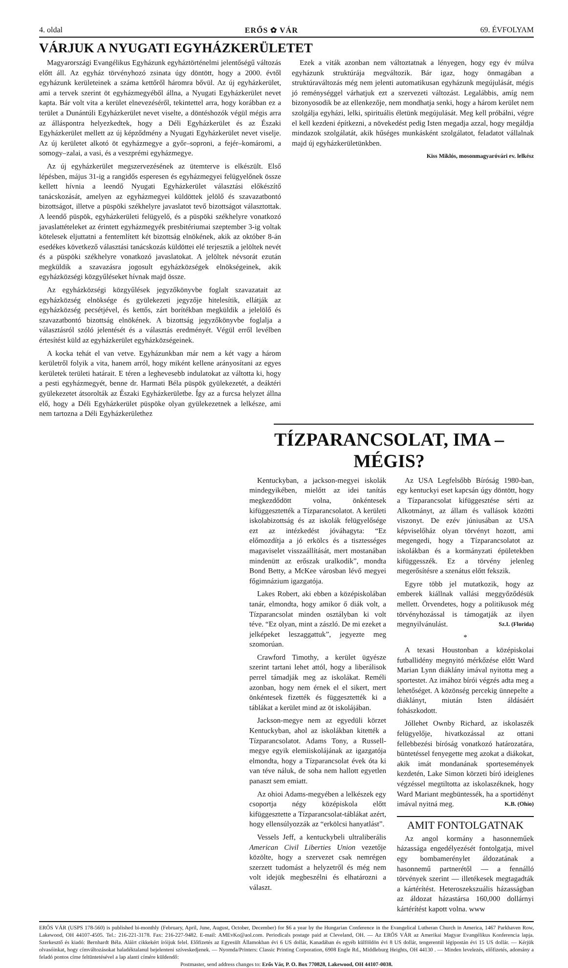4. oldal ERŐS ✿ VÁR 69. ÉVFOLYAM
VÁRJUK A NYUGATI EGYHÁZKERÜLETET
Magyarországi Evangélikus Egyházunk egyháztörténelmi jelentőségű változás előtt áll. Az egyház törvényhozó zsinata úgy döntött, hogy a 2000. évtől egyházunk kerületeinek a száma kettőről háromra bővül. Az új egyházkerület, ami a tervek szerint öt egyházmegyéből állna, a Nyugati Egyházkerület nevet kapta. Bár volt vita a kerület elnevezéséről, tekintettel arra, hogy korábban ez a terület a Dunántúli Egyházkerület nevet viselte, a döntéshozók végül mégis arra az álláspontra helyezkedtek, hogy a Déli Egyházkerület és az Északi Egyházkerület mellett az új képződmény a Nyugati Egyházkerület nevet viselje. Az új kerületet alkotó öt egyházmegye a győr–soproni, a fejér–komáromi, a somogy–zalai, a vasi, és a veszprémi egyházmegye.
Az új egyházkerület megszervezésének az ütemterve is elkészült. Első lépésben, május 31-ig a rangidős esperesen és egyházmegyei felügyelőnek össze kellett hívnia a leendő Nyugati Egyházkerület választási előkészítő tanácskozását, amelyen az egyházmegyei küldöttek jelölő és szavazatbontó bizottságot, illetve a püspöki székhelyre javaslatot tevő bizottságot választottak. A leendő püspök, egyházkerületi felügyelő, és a püspöki székhelyre vonatkozó javaslattételeket az érintett egyházmegyék presbitériumai szeptember 3-ig voltak kötelesek eljuttatni a fentemlített két bizottság elnökének, akik az október 8-án esedékes következő választási tanácskozás küldöttei elé terjesztik a jelöltek nevét és a püspöki székhelyre vonatkozó javaslatokat. A jelöltek névsorát ezután megküldik a szavazásra jogosult egyházközségek elnökségeinek, akik egyházközségi közgyűléseket hívnak majd össze.
Az egyházközségi közgyűlések jegyzőkönyvbe foglalt szavazatait az egyházközség elnöksége és gyülekezeti jegyzője hitelesítik, ellátják az egyházközség pecsétjével, és kettős, zárt borítékban megküldik a jelelölő és szavazatbontó bizottság elnökének. A bizottság jegyzőkönyvbe foglalja a választásról szóló jelentését és a választás eredményét. Végül erről levélben értesítést küld az egyházkerület egyházközségeinek.
A kocka tehát el van vetve. Egyházunkban már nem a két vagy a három kerületről folyik a vita, hanem arról, hogy miként kellene arányosítani az egyes kerületek területi határait. E téren a leghevesebb indulatokat az váltotta ki, hogy a pesti egyházmegyét, benne dr. Harmati Béla püspök gyülekezetét, a deáktéri gyülekezetet átsorolták az Északi Egyházkerületbe. Így az a furcsa helyzet állna elő, hogy a Déli Egyházkerület püspöke olyan gyülekezetnek a lelkésze, ami nem tartozna a Déli Egyházkerülethez
Ezek a viták azonban nem változtatnak a lényegen, hogy egy év múlva egyházunk struktúrája megváltozik. Bár igaz, hogy önmagában a struktúraváltozás még nem jelenti automatikusan egyházunk megújulását, mégis jó reménységgel várhatjuk ezt a szervezeti változást. Legalábbis, amíg nem bizonyosodik be az ellenkezője, nem mondhatja senki, hogy a három kerület nem szolgálja egyházi, lelki, spirituális életünk megújulását. Meg kell próbálni, végre el kell kezdeni építkezni, a növekedést pedig Isten megadja azzal, hogy megáldja mindazok szolgálatát, akik hűséges munkásként szolgálatot, feladatot vállalnak majd új egyházkerületünkben.
Kiss Miklós, mosonmagyaróvári ev. lelkész
TÍZPARANCSOLAT, IMA – MÉGIS?
Kentuckyban, a jackson-megyei iskolák mindegyikében, mielőtt az idei tanítás megkezdődött volna, önkéntesek kifüggesztették a Tízparancsolatot. A kerületi iskolabizottság és az iskolák felügyelősége ezt az intézkedést jóváhagyta: “Ez előmozdítja a jó erkölcs és a tisztességes magaviselet visszaállítását, mert mostanában mindenütt az erőszak uralkodik”, mondta Bond Betty, a McKee városban lévő megyei főgimnázium igazgatója.
Lakes Robert, aki ebben a középiskolában tanár, elmondta, hogy amikor ő diák volt, a Tízparancsolat minden osztályban ki volt téve. “Ez olyan, mint a zászló. De mi ezeket a jelképeket leszaggattuk”, jegyezte meg szomorúan.
Crawford Timothy, a kerület ügyésze szerint tartani lehet attól, hogy a liberálisok perrel támadják meg az iskolákat. Reméli azonban, hogy nem érnek el el sikert, mert önkéntesek fizették és függesztették ki a táblákat a kerület mind az öt iskolájában.
Jackson-megye nem az egyedüli körzet Kentuckyban, ahol az iskolákban kitették a Tízparancsolatot. Adams Tony, a Russell-megye egyik elemiiskolájának az igazgatója elmondta, hogy a Tízparancsolat évek óta ki van téve náluk, de soha nem hallott egyetlen panaszt sem emiatt.
Az ohioi Adams-megyében a lelkészek egy csoportja négy középiskola előtt kifüggesztette a Tízparancsolat-táblákat azért, hogy ellensúlyozzák az “erkölcsi hanyatlást”.
Vessels Jeff, a kentuckybeli ultraliberális American Civil Liberties Union vezetője közölte, hogy a szervezet csak nemrégen szerzett tudomást a helyzetről és még nem volt idejük megbeszélni és elhatározni a választ.
Az USA Legfelsőbb Bíróság 1980-ban, egy kentuckyi eset kapcsán úgy döntött, hogy a Tízparancsolat kifüggesztése sérti az Alkotmányt, az állam és vallások közötti viszonyt. De ezév júniusában az USA képviselőház olyan törvényt hozott, ami megengedi, hogy a Tízparancsolatot az iskolákban és a kormányzati épületekben kifüggesszék. Ez a törvény jelenleg megerősítésre a szenátus előtt fekszik.
Egyre több jel mutatkozik, hogy az emberek kiállnak vallási meggyőződésük mellett. Örvendetes, hogy a politikusok még törvényhozással is támogatják az ilyen megnyilvánulást. Sz.I. (Florida)
*
A texasi Houstonban a középiskolai futballidény megnyitó mérkőzése előtt Ward Marian Lynn diáklány imával nyitotta meg a sportestet. Az imához bírói végzés adta meg a lehetőséget. A közönség percekig ünnepelte a diáklányt, miután Isten áldásáért fohászkodott.
Jóllehet Ownby Richard, az iskolaszék felügyelője, hivatkozással az ottani fellebbezési bíróság vonatkozó határozatára, büntetéssel fenyegette meg azokat a diákokat, akik imát mondanának sportesemények kezdetén, Lake Simon körzeti bíró ideiglenes végzéssel megtiltotta az iskolaszéknek, hogy Ward Mariant megbüntessék, ha a sportidényt imával nyitná meg. K.B. (Ohio)
AMIT FONTOLGATNAK
Az angol kormány a hasonneműek házassága engedélyezését fontolgatja, mivel egy bombamerénylet áldozatának a hasonnemű partnerétől — a fennálló törvények szerint — illetékesek megtagadták a kártérítést. Heteroszekszuális házasságban az áldozat házastársa 160,000 dollárnyi kártérítést kapott volna. www
ERŐS VÁR (USPS 178-560) is published bi-monthly (February, April, June, August, October, December) for $6 a year by the Hungarian Conference in the Evangelical Lutheran Church in America, 1467 Parkhaven Row, Lakewood, OH 44107-4505. Tel.: 216-221-3178. Fax: 216-227-9482. E-mail: AMEvKo@aol.com. Periodicals postage paid at Cleveland, OH. — Az ERŐS VÁR az Amerikai Magyar Evangélikus Konferencia lapja. Szerkesztő és kiadó: Bernhardt Béla. Aláírt cikkekért íróijuk felel. Előfizetés az Egyesült Államokban évi 6 US dollár, Kanadában és egyéb külföldön évi 8 US dollár, tengerentúl légipostán évi 15 US dollár. — Kérjük olvasóinkat, hogy címváltozásokat haladéktalanul bejelenteni szíveskedjenek. — Nyomda/Printers: Classic Printing Corporation, 6908 Engle Rd., Middleburg Heights, OH 44130 . — Minden levelezés, előfizetés, adomány a feladó pontos címe feltüntetésével a lap alanti címére küldendő:
Postmaster, send address changes to: Erős Vár, P. O. Box 770828, Lakewood, OH 44107-0038.